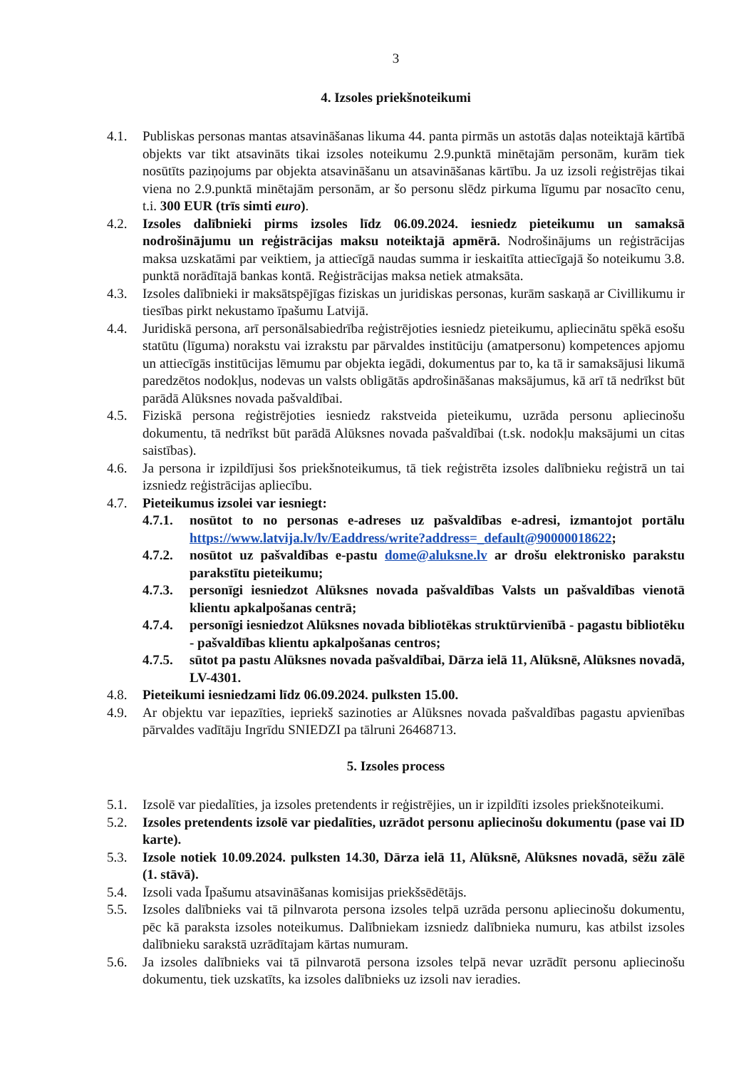3
4. Izsoles priekšnoteikumi
4.1. Publiskas personas mantas atsavināšanas likuma 44. panta pirmās un astotās daļas noteiktajā kārtībā objekts var tikt atsavināts tikai izsoles noteikumu 2.9.punktā minētajām personām, kurām tiek nosūtīts paziņojums par objekta atsavināšanu un atsavināšanas kārtību. Ja uz izsoli reģistrējas tikai viena no 2.9.punktā minētajām personām, ar šo personu slēdz pirkuma līgumu par nosacīto cenu, t.i. 300 EUR (trīs simti euro).
4.2. Izsoles dalībnieki pirms izsoles līdz 06.09.2024. iesniedz pieteikumu un samaksā nodrošinājumu un reģistrācijas maksu noteiktajā apmērā. Nodrošinājums un reģistrācijas maksa uzskatāmi par veiktiem, ja attiecīgā naudas summa ir ieskaitīta attiecīgajā šo noteikumu 3.8. punktā norādītajā bankas kontā. Reģistrācijas maksa netiek atmaksāta.
4.3. Izsoles dalībnieki ir maksātspējīgas fiziskas un juridiskas personas, kurām saskaņā ar Civillikumu ir tiesības pirkt nekustamo īpašumu Latvijā.
4.4. Juridiskā persona, arī personālsabiedrība reģistrējoties iesniedz pieteikumu, apliecinātu spēkā esošu statūtu (līguma) norakstu vai izrakstu par pārvaldes institūciju (amatpersonu) kompetences apjomu un attiecīgās institūcijas lēmumu par objekta iegādi, dokumentus par to, ka tā ir samaksājusi likumā paredzētos nodokļus, nodevas un valsts obligātās apdrošināšanas maksājumus, kā arī tā nedrīkst būt parādā Alūksnes novada pašvaldībai.
4.5. Fiziskā persona reģistrējoties iesniedz rakstveida pieteikumu, uzrāda personu apliecinošu dokumentu, tā nedrīkst būt parādā Alūksnes novada pašvaldībai (t.sk. nodokļu maksājumi un citas saistības).
4.6. Ja persona ir izpildījusi šos priekšnoteikumus, tā tiek reģistrēta izsoles dalībnieku reģistrā un tai izsniedz reģistrācijas apliecību.
4.7. Pieteikumus izsolei var iesniegt:
4.7.1.
nosūtot to no personas e-adreses uz pašvaldības e-adresi, izmantojot portālu https://www.latvija.lv/lv/Eaddress/write?address=_default@90000018622;
4.7.2.
nosūtot uz pašvaldības e-pastu dome@aluksne.lv ar drošu elektronisko parakstu parakstītu pieteikumu;
4.7.3.
personīgi iesniedzot Alūksnes novada pašvaldības Valsts un pašvaldības vienotā klientu apkalpošanas centrā;
4.7.4.
personīgi iesniedzot Alūksnes novada bibliotēkas struktūrvienībā - pagastu bibliotēku - pašvaldības klientu apkalpošanas centros;
4.7.5.
sūtot pa pastu Alūksnes novada pašvaldībai, Dārza ielā 11, Alūksnē, Alūksnes novadā, LV-4301.
4.8. Pieteikumi iesniedzami līdz 06.09.2024. pulksten 15.00.
4.9. Ar objektu var iepazīties, iepriekš sazinoties ar Alūksnes novada pašvaldības pagastu apvienības pārvaldes vadītāju Ingrīdu SNIEDZI pa tālruni 26468713.
5. Izsoles process
5.1. Izsolē var piedalīties, ja izsoles pretendents ir reģistrējies, un ir izpildīti izsoles priekšnoteikumi.
5.2. Izsoles pretendents izsolē var piedalīties, uzrādot personu apliecinošu dokumentu (pase vai ID karte).
5.3. Izsole notiek 10.09.2024. pulksten 14.30, Dārza ielā 11, Alūksnē, Alūksnes novadā, sēžu zālē (1. stāvā).
5.4. Izsoli vada Īpašumu atsavināšanas komisijas priekšsēdētājs.
5.5. Izsoles dalībnieks vai tā pilnvarota persona izsoles telpā uzrāda personu apliecinošu dokumentu, pēc kā paraksta izsoles noteikumus. Dalībniekam izsniedz dalībnieka numuru, kas atbilst izsoles dalībnieku sarakstā uzrādītajam kārtas numuram.
5.6. Ja izsoles dalībnieks vai tā pilnvarotā persona izsoles telpā nevar uzrādīt personu apliecinošu dokumentu, tiek uzskatīts, ka izsoles dalībnieks uz izsoli nav ieradies.